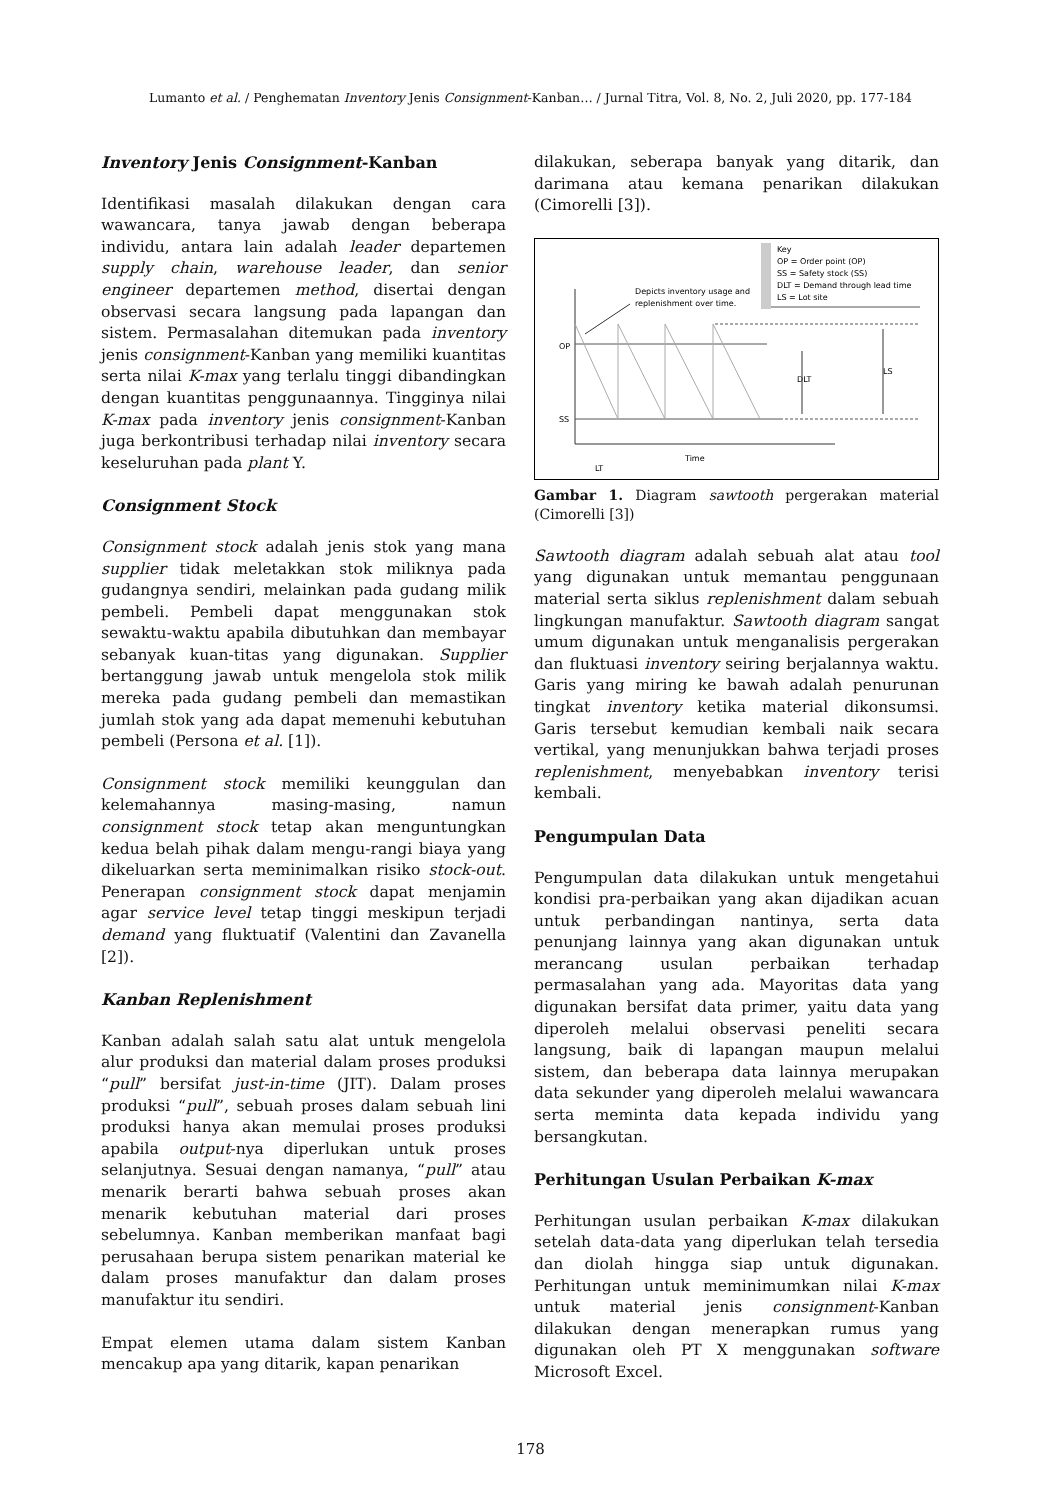Lumanto et al. / Penghematan Inventory Jenis Consignment-Kanban… / Jurnal Titra, Vol. 8, No. 2, Juli 2020, pp. 177-184
Inventory Jenis Consignment-Kanban
Identifikasi masalah dilakukan dengan cara wawancara, tanya jawab dengan beberapa individu, antara lain adalah leader departemen supply chain, warehouse leader, dan senior engineer departemen method, disertai dengan observasi secara langsung pada lapangan dan sistem. Permasalahan ditemukan pada inventory jenis consignment-Kanban yang memiliki kuantitas serta nilai K-max yang terlalu tinggi dibandingkan dengan kuantitas penggunaannya. Tingginya nilai K-max pada inventory jenis consignment-Kanban juga berkontribusi terhadap nilai inventory secara keseluruhan pada plant Y.
Consignment Stock
Consignment stock adalah jenis stok yang mana supplier tidak meletakkan stok miliknya pada gudangnya sendiri, melainkan pada gudang milik pembeli. Pembeli dapat menggunakan stok sewaktu-waktu apabila dibutuhkan dan membayar sebanyak kuan-titas yang digunakan. Supplier bertanggung jawab untuk mengelola stok milik mereka pada gudang pembeli dan memastikan jumlah stok yang ada dapat memenuhi kebutuhan pembeli (Persona et al. [1]).
Consignment stock memiliki keunggulan dan kelemahannya masing-masing, namun consignment stock tetap akan menguntungkan kedua belah pihak dalam mengu-rangi biaya yang dikeluarkan serta meminimalkan risiko stock-out. Penerapan consignment stock dapat menjamin agar service level tetap tinggi meskipun terjadi demand yang fluktuatif (Valentini dan Zavanella [2]).
Kanban Replenishment
Kanban adalah salah satu alat untuk mengelola alur produksi dan material dalam proses produksi “pull” bersifat just-in-time (JIT). Dalam proses produksi “pull”, sebuah proses dalam sebuah lini produksi hanya akan memulai proses produksi apabila output-nya diperlukan untuk proses selanjutnya. Sesuai dengan namanya, “pull” atau menarik berarti bahwa sebuah proses akan menarik kebutuhan material dari proses sebelumnya. Kanban memberikan manfaat bagi perusahaan berupa sistem penarikan material ke dalam proses manufaktur dan dalam proses manufaktur itu sendiri.
Empat elemen utama dalam sistem Kanban mencakup apa yang ditarik, kapan penarikan
dilakukan, seberapa banyak yang ditarik, dan darimana atau kemana penarikan dilakukan (Cimorelli [3]).
Key
OP = Order point (OP)
SS = Safety stock (SS)
DLT = Demand through lead time
LS = Lot site
Depicts inventory usage and
replenishment over time.
OP
SS
Time
LT
DLT
LS
Gambar 1. Diagram sawtooth pergerakan material (Cimorelli [3])
Sawtooth diagram adalah sebuah alat atau tool yang digunakan untuk memantau penggunaan material serta siklus replenishment dalam sebuah lingkungan manufaktur. Sawtooth diagram sangat umum digunakan untuk menganalisis pergerakan dan fluktuasi inventory seiring berjalannya waktu. Garis yang miring ke bawah adalah penurunan tingkat inventory ketika material dikonsumsi. Garis tersebut kemudian kembali naik secara vertikal, yang menunjukkan bahwa terjadi proses replenishment, menyebabkan inventory terisi kembali.
Pengumpulan Data
Pengumpulan data dilakukan untuk mengetahui kondisi pra-perbaikan yang akan dijadikan acuan untuk perbandingan nantinya, serta data penunjang lainnya yang akan digunakan untuk merancang usulan perbaikan terhadap permasalahan yang ada. Mayoritas data yang digunakan bersifat data primer, yaitu data yang diperoleh melalui observasi peneliti secara langsung, baik di lapangan maupun melalui sistem, dan beberapa data lainnya merupakan data sekunder yang diperoleh melalui wawancara serta meminta data kepada individu yang bersangkutan.
Perhitungan Usulan Perbaikan K-max
Perhitungan usulan perbaikan K-max dilakukan setelah data-data yang diperlukan telah tersedia dan diolah hingga siap untuk digunakan. Perhitungan untuk meminimumkan nilai K-max untuk material jenis consignment-Kanban dilakukan dengan menerapkan rumus yang digunakan oleh PT X menggunakan software Microsoft Excel.
178